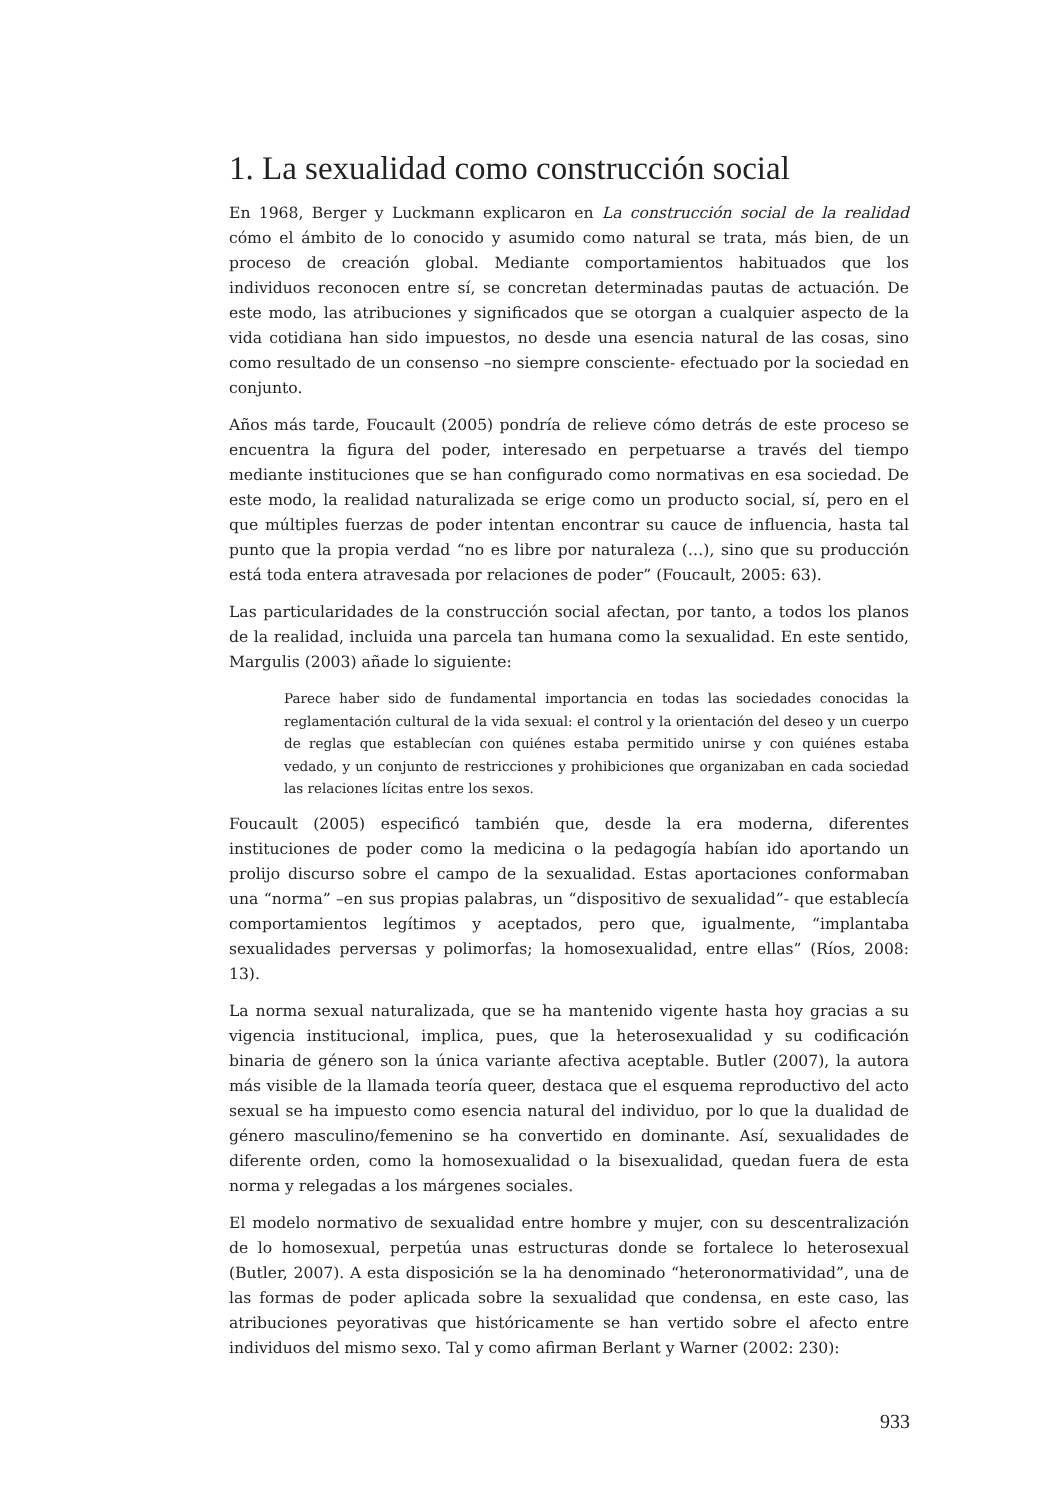1. La sexualidad como construcción social
En 1968, Berger y Luckmann explicaron en La construcción social de la realidad cómo el ámbito de lo conocido y asumido como natural se trata, más bien, de un proceso de creación global. Mediante comportamientos habituados que los individuos reconocen entre sí, se concretan determinadas pautas de actuación. De este modo, las atribuciones y significados que se otorgan a cualquier aspecto de la vida cotidiana han sido impuestos, no desde una esencia natural de las cosas, sino como resultado de un consenso –no siempre consciente- efectuado por la sociedad en conjunto.
Años más tarde, Foucault (2005) pondría de relieve cómo detrás de este proceso se encuentra la figura del poder, interesado en perpetuarse a través del tiempo mediante instituciones que se han configurado como normativas en esa sociedad. De este modo, la realidad naturalizada se erige como un producto social, sí, pero en el que múltiples fuerzas de poder intentan encontrar su cauce de influencia, hasta tal punto que la propia verdad “no es libre por naturaleza (…), sino que su producción está toda entera atravesada por relaciones de poder” (Foucault, 2005: 63).
Las particularidades de la construcción social afectan, por tanto, a todos los planos de la realidad, incluida una parcela tan humana como la sexualidad. En este sentido, Margulis (2003) añade lo siguiente:
Parece haber sido de fundamental importancia en todas las sociedades conocidas la reglamentación cultural de la vida sexual: el control y la orientación del deseo y un cuerpo de reglas que establecían con quiénes estaba permitido unirse y con quiénes estaba vedado, y un conjunto de restricciones y prohibiciones que organizaban en cada sociedad las relaciones lícitas entre los sexos.
Foucault (2005) especificó también que, desde la era moderna, diferentes instituciones de poder como la medicina o la pedagogía habían ido aportando un prolijo discurso sobre el campo de la sexualidad. Estas aportaciones conformaban una “norma” –en sus propias palabras, un “dispositivo de sexualidad”- que establecía comportamientos legítimos y aceptados, pero que, igualmente, “implantaba sexualidades perversas y polimorfas; la homosexualidad, entre ellas” (Ríos, 2008: 13).
La norma sexual naturalizada, que se ha mantenido vigente hasta hoy gracias a su vigencia institucional, implica, pues, que la heterosexualidad y su codificación binaria de género son la única variante afectiva aceptable. Butler (2007), la autora más visible de la llamada teoría queer, destaca que el esquema reproductivo del acto sexual se ha impuesto como esencia natural del individuo, por lo que la dualidad de género masculino/femenino se ha convertido en dominante. Así, sexualidades de diferente orden, como la homosexualidad o la bisexualidad, quedan fuera de esta norma y relegadas a los márgenes sociales.
El modelo normativo de sexualidad entre hombre y mujer, con su descentralización de lo homosexual, perpetúa unas estructuras donde se fortalece lo heterosexual (Butler, 2007). A esta disposición se la ha denominado “heteronormatividad”, una de las formas de poder aplicada sobre la sexualidad que condensa, en este caso, las atribuciones peyorativas que históricamente se han vertido sobre el afecto entre individuos del mismo sexo. Tal y como afirman Berlant y Warner (2002: 230):
933